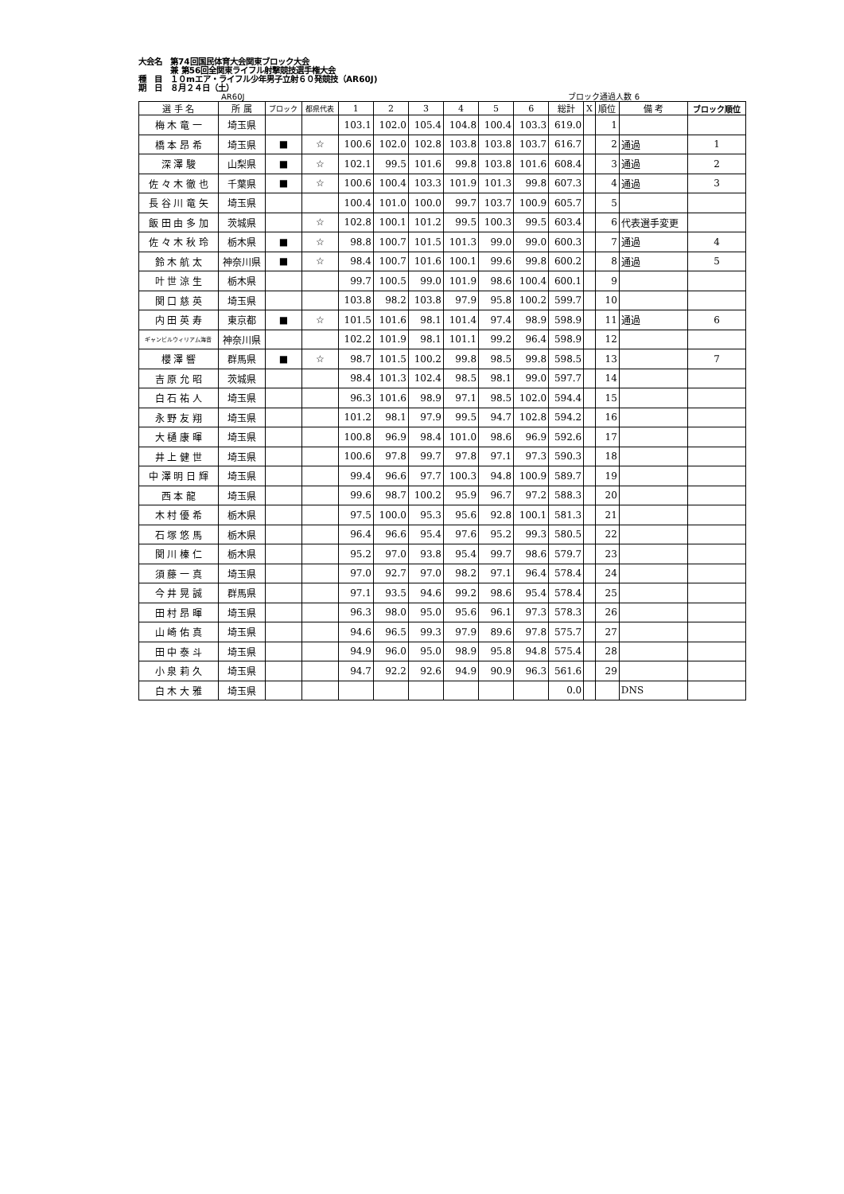大会名　第74回国民体育大会関東ブロック大会
　　　　兼 第56回全関東ライフル射撃競技選手権大会
種　目　１０mエア・ライフル少年男子立射６０発競技（AR60J)
期　日　８月２４日（土）
AR60J ブロック通過人数 6
| 選 手 名 | 所 属 | ブロック | 都県代表 | 1 | 2 | 3 | 4 | 5 | 6 | 総計 | X | 順位 | 備 考 | ブロック順位 |
| --- | --- | --- | --- | --- | --- | --- | --- | --- | --- | --- | --- | --- | --- | --- |
| 梅 木 竜 一 | 埼玉県 | | | 103.1 | 102.0 | 105.4 | 104.8 | 100.4 | 103.3 | 619.0 | | 1 | | |
| 橋 本 昂 希 | 埼玉県 | ■ | ☆ | 100.6 | 102.0 | 102.8 | 103.8 | 103.8 | 103.7 | 616.7 | | 2 | 通過 | 1 |
| 深 澤 駿 | 山梨県 | ■ | ☆ | 102.1 | 99.5 | 101.6 | 99.8 | 103.8 | 101.6 | 608.4 | | 3 | 通過 | 2 |
| 佐 々 木 徹 也 | 千葉県 | ■ | ☆ | 100.6 | 100.4 | 103.3 | 101.9 | 101.3 | 99.8 | 607.3 | | 4 | 通過 | 3 |
| 長 谷 川 竜 矢 | 埼玉県 | | | 100.4 | 101.0 | 100.0 | 99.7 | 103.7 | 100.9 | 605.7 | | 5 | | |
| 飯 田 由 多 加 | 茨城県 | | ☆ | 102.8 | 100.1 | 101.2 | 99.5 | 100.3 | 99.5 | 603.4 | | 6 | 代表選手変更 | |
| 佐 々 木 秋 玲 | 栃木県 | ■ | ☆ | 98.8 | 100.7 | 101.5 | 101.3 | 99.0 | 99.0 | 600.3 | | 7 | 通過 | 4 |
| 鈴 木 航 太 | 神奈川県 | ■ | ☆ | 98.4 | 100.7 | 101.6 | 100.1 | 99.6 | 99.8 | 600.2 | | 8 | 通過 | 5 |
| 叶 世 涼 生 | 栃木県 | | | 99.7 | 100.5 | 99.0 | 101.9 | 98.6 | 100.4 | 600.1 | | 9 | | |
| 関 口 慈 英 | 埼玉県 | | | 103.8 | 98.2 | 103.8 | 97.9 | 95.8 | 100.2 | 599.7 | | 10 | | |
| 内 田 英 寿 | 東京都 | ■ | ☆ | 101.5 | 101.6 | 98.1 | 101.4 | 97.4 | 98.9 | 598.9 | | 11 | 通過 | 6 |
| ギャンビルウィリアム海音 | 神奈川県 | | | 102.2 | 101.9 | 98.1 | 101.1 | 99.2 | 96.4 | 598.9 | | 12 | | |
| 櫻 澤 響 | 群馬県 | ■ | ☆ | 98.7 | 101.5 | 100.2 | 99.8 | 98.5 | 99.8 | 598.5 | | 13 | | 7 |
| 吉 原 允 昭 | 茨城県 | | | 98.4 | 101.3 | 102.4 | 98.5 | 98.1 | 99.0 | 597.7 | | 14 | | |
| 白 石 祐 人 | 埼玉県 | | | 96.3 | 101.6 | 98.9 | 97.1 | 98.5 | 102.0 | 594.4 | | 15 | | |
| 永 野 友 翔 | 埼玉県 | | | 101.2 | 98.1 | 97.9 | 99.5 | 94.7 | 102.8 | 594.2 | | 16 | | |
| 大 樋 康 暉 | 埼玉県 | | | 100.8 | 96.9 | 98.4 | 101.0 | 98.6 | 96.9 | 592.6 | | 17 | | |
| 井 上 健 世 | 埼玉県 | | | 100.6 | 97.8 | 99.7 | 97.8 | 97.1 | 97.3 | 590.3 | | 18 | | |
| 中 澤 明 日 輝 | 埼玉県 | | | 99.4 | 96.6 | 97.7 | 100.3 | 94.8 | 100.9 | 589.7 | | 19 | | |
| 西 本 龍 | 埼玉県 | | | 99.6 | 98.7 | 100.2 | 95.9 | 96.7 | 97.2 | 588.3 | | 20 | | |
| 木 村 優 希 | 栃木県 | | | 97.5 | 100.0 | 95.3 | 95.6 | 92.8 | 100.1 | 581.3 | | 21 | | |
| 石 塚 悠 馬 | 栃木県 | | | 96.4 | 96.6 | 95.4 | 97.6 | 95.2 | 99.3 | 580.5 | | 22 | | |
| 関 川 榛 仁 | 栃木県 | | | 95.2 | 97.0 | 93.8 | 95.4 | 99.7 | 98.6 | 579.7 | | 23 | | |
| 須 藤 一 真 | 埼玉県 | | | 97.0 | 92.7 | 97.0 | 98.2 | 97.1 | 96.4 | 578.4 | | 24 | | |
| 今 井 晃 誠 | 群馬県 | | | 97.1 | 93.5 | 94.6 | 99.2 | 98.6 | 95.4 | 578.4 | | 25 | | |
| 田 村 昂 暉 | 埼玉県 | | | 96.3 | 98.0 | 95.0 | 95.6 | 96.1 | 97.3 | 578.3 | | 26 | | |
| 山 崎 佑 真 | 埼玉県 | | | 94.6 | 96.5 | 99.3 | 97.9 | 89.6 | 97.8 | 575.7 | | 27 | | |
| 田 中 泰 斗 | 埼玉県 | | | 94.9 | 96.0 | 95.0 | 98.9 | 95.8 | 94.8 | 575.4 | | 28 | | |
| 小 泉 莉 久 | 埼玉県 | | | 94.7 | 92.2 | 92.6 | 94.9 | 90.9 | 96.3 | 561.6 | | 29 | | |
| 白 木 大 雅 | 埼玉県 | | | | | | | | | 0.0 | | | DNS | |